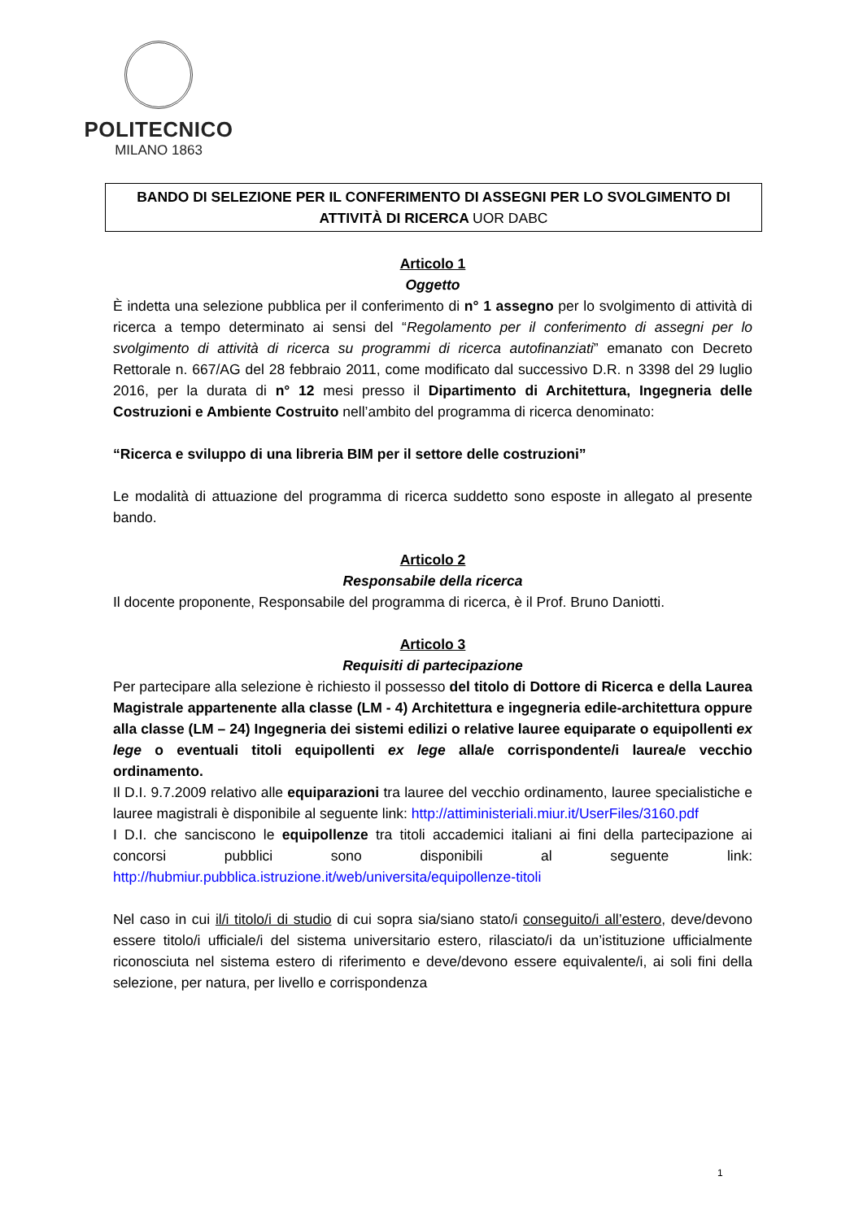POLITECNICO
MILANO 1863
BANDO DI SELEZIONE PER IL CONFERIMENTO DI ASSEGNI PER LO SVOLGIMENTO DI
ATTIVITÀ DI RICERCA UOR DABC
Articolo 1
Oggetto
È indetta una selezione pubblica per il conferimento di n° 1 assegno per lo svolgimento di attività di ricerca a tempo determinato ai sensi del “Regolamento per il conferimento di assegni per lo svolgimento di attività di ricerca su programmi di ricerca autofinanziati” emanato con Decreto Rettorale n. 667/AG del 28 febbraio 2011, come modificato dal successivo D.R. n 3398 del 29 luglio 2016, per la durata di n° 12 mesi presso il Dipartimento di Architettura, Ingegneria delle Costruzioni e Ambiente Costruito nell’ambito del programma di ricerca denominato:
“Ricerca e sviluppo di una libreria BIM per il settore delle costruzioni”
Le modalità di attuazione del programma di ricerca suddetto sono esposte in allegato al presente bando.
Articolo 2
Responsabile della ricerca
Il docente proponente, Responsabile del programma di ricerca, è il Prof. Bruno Daniotti.
Articolo 3
Requisiti di partecipazione
Per partecipare alla selezione è richiesto il possesso del titolo di Dottore di Ricerca e della Laurea Magistrale appartenente alla classe (LM - 4) Architettura e ingegneria edile-architettura oppure alla classe (LM – 24) Ingegneria dei sistemi edilizi o relative lauree equiparate o equipollenti ex lege o eventuali titoli equipollenti ex lege alla/e corrispondente/i laurea/e vecchio ordinamento.
Il D.I. 9.7.2009 relativo alle equiparazioni tra lauree del vecchio ordinamento, lauree specialistiche e lauree magistrali è disponibile al seguente link: http://attiministeriali.miur.it/UserFiles/3160.pdf
I D.I. che sanciscono le equipollenze tra titoli accademici italiani ai fini della partecipazione ai concorsi pubblici sono disponibili al seguente link: http://hubmiur.pubblica.istruzione.it/web/universita/equipollenze-titoli
Nel caso in cui il/i titolo/i di studio di cui sopra sia/siano stato/i conseguito/i all’estero, deve/devono essere titolo/i ufficiale/i del sistema universitario estero, rilasciato/i da un’istituzione ufficialmente riconosciuta nel sistema estero di riferimento e deve/devono essere equivalente/i, ai soli fini della selezione, per natura, per livello e corrispondenza
1